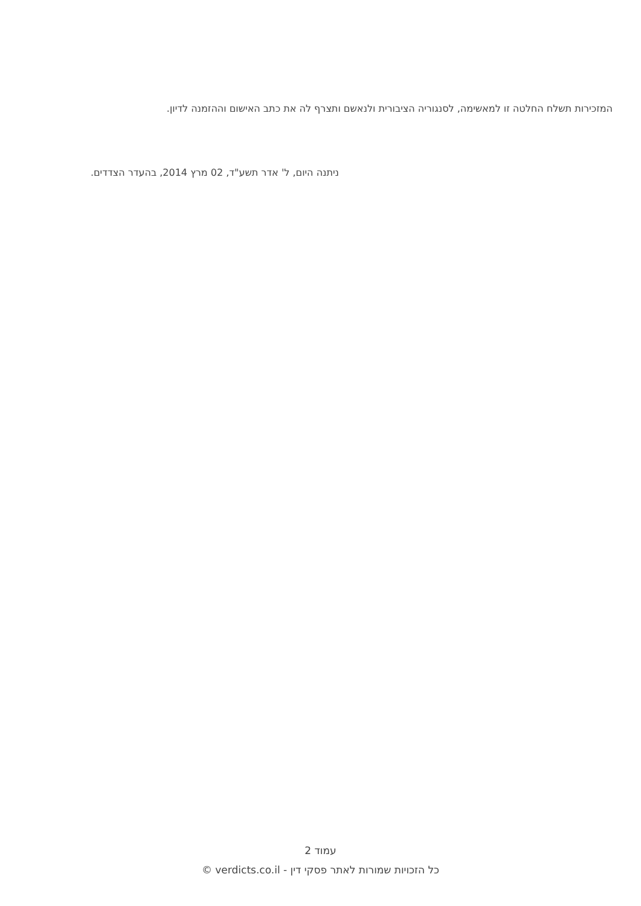המזכירות תשלח החלטה זו למאשימה, לסנגוריה הציבורית ולנאשם ותצרף לה את כתב האישום וההזמנה לדיון.
ניתנה היום, ל' אדר תשע"ד, 02 מרץ 2014, בהעדר הצדדים.
עמוד 2
כל הזכויות שמורות לאתר פסקי דין - verdicts.co.il ©